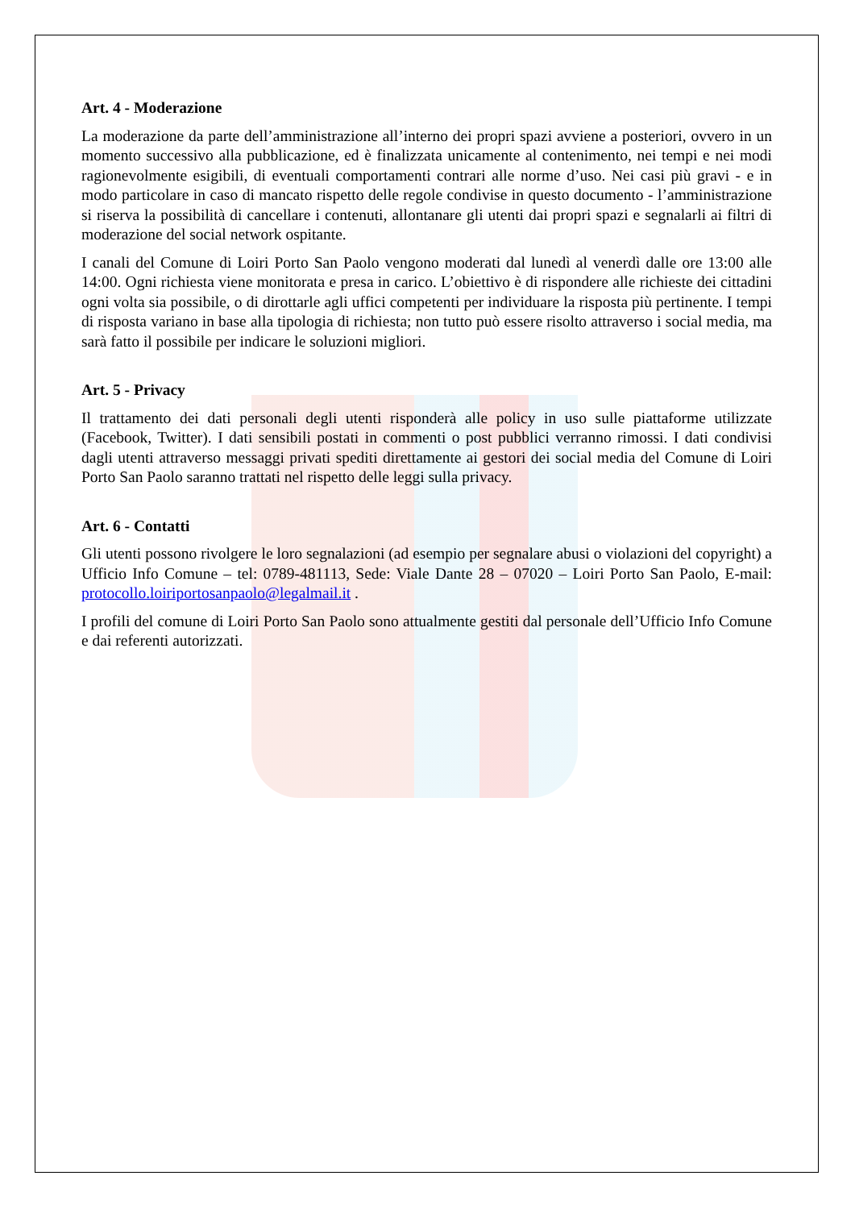Art. 4 - Moderazione
La moderazione da parte dell’amministrazione all’interno dei propri spazi avviene a posteriori, ovvero in un momento successivo alla pubblicazione, ed è finalizzata unicamente al contenimento, nei tempi e nei modi ragionevolmente esigibili, di eventuali comportamenti contrari alle norme d’uso. Nei casi più gravi - e in modo particolare in caso di mancato rispetto delle regole condivise in questo documento - l’amministrazione si riserva la possibilità di cancellare i contenuti, allontanare gli utenti dai propri spazi e segnalarli ai filtri di moderazione del social network ospitante.
I canali del Comune di Loiri Porto San Paolo vengono moderati dal lunedì al venerdì dalle ore 13:00 alle 14:00. Ogni richiesta viene monitorata e presa in carico. L’obiettivo è di rispondere alle richieste dei cittadini ogni volta sia possibile, o di dirottarle agli uffici competenti per individuare la risposta più pertinente. I tempi di risposta variano in base alla tipologia di richiesta; non tutto può essere risolto attraverso i social media, ma sarà fatto il possibile per indicare le soluzioni migliori.
Art. 5 - Privacy
Il trattamento dei dati personali degli utenti risponderà alle policy in uso sulle piattaforme utilizzate (Facebook, Twitter). I dati sensibili postati in commenti o post pubblici verranno rimossi. I dati condivisi dagli utenti attraverso messaggi privati spediti direttamente ai gestori dei social media del Comune di Loiri Porto San Paolo saranno trattati nel rispetto delle leggi sulla privacy.
Art. 6 - Contatti
Gli utenti possono rivolgere le loro segnalazioni (ad esempio per segnalare abusi o violazioni del copyright) a Ufficio Info Comune – tel: 0789-481113, Sede: Viale Dante 28 – 07020 – Loiri Porto San Paolo, E-mail: protocollo.loiriportosanpaolo@legalmail.it .
I profili del comune di Loiri Porto San Paolo sono attualmente gestiti dal personale dell’Ufficio Info Comune e dai referenti autorizzati.